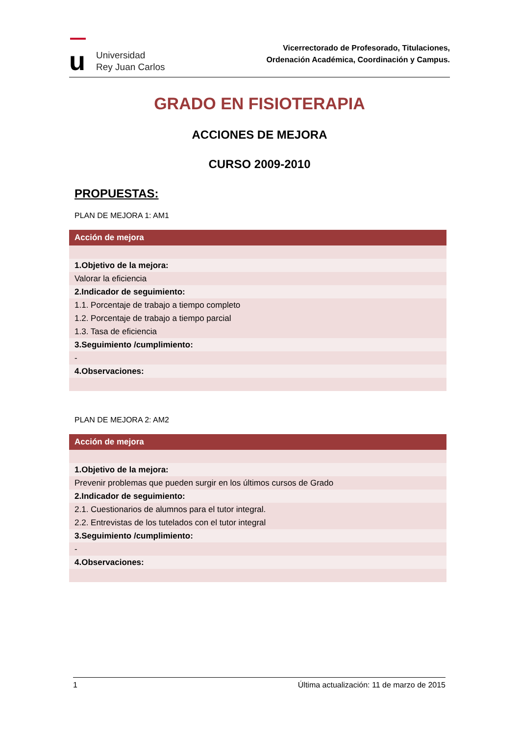u
Universidad
Rey Juan Carlos
Vicerrectorado de Profesorado, Titulaciones,
Ordenación Académica, Coordinación y Campus.
GRADO EN FISIOTERAPIA
ACCIONES DE MEJORA
CURSO 2009-2010
PROPUESTAS:
PLAN DE MEJORA 1: AM1
| Acción de mejora |
| --- |
| 1.Objetivo de la mejora: |
| Valorar la eficiencia |
| 2.Indicador de seguimiento: |
| 1.1. Porcentaje de trabajo a tiempo completo |
| 1.2. Porcentaje de trabajo a tiempo parcial |
| 1.3. Tasa de eficiencia |
| 3.Seguimiento /cumplimiento: |
| - |
| 4.Observaciones: |
PLAN DE MEJORA 2: AM2
| Acción de mejora |
| --- |
| 1.Objetivo de la mejora: |
| Prevenir problemas que pueden surgir en los últimos cursos de Grado |
| 2.Indicador de seguimiento: |
| 2.1. Cuestionarios de alumnos para el tutor integral. |
| 2.2. Entrevistas de los tutelados con el tutor integral |
| 3.Seguimiento /cumplimiento: |
| - |
| 4.Observaciones: |
1 Última actualización: 11 de marzo de 2015